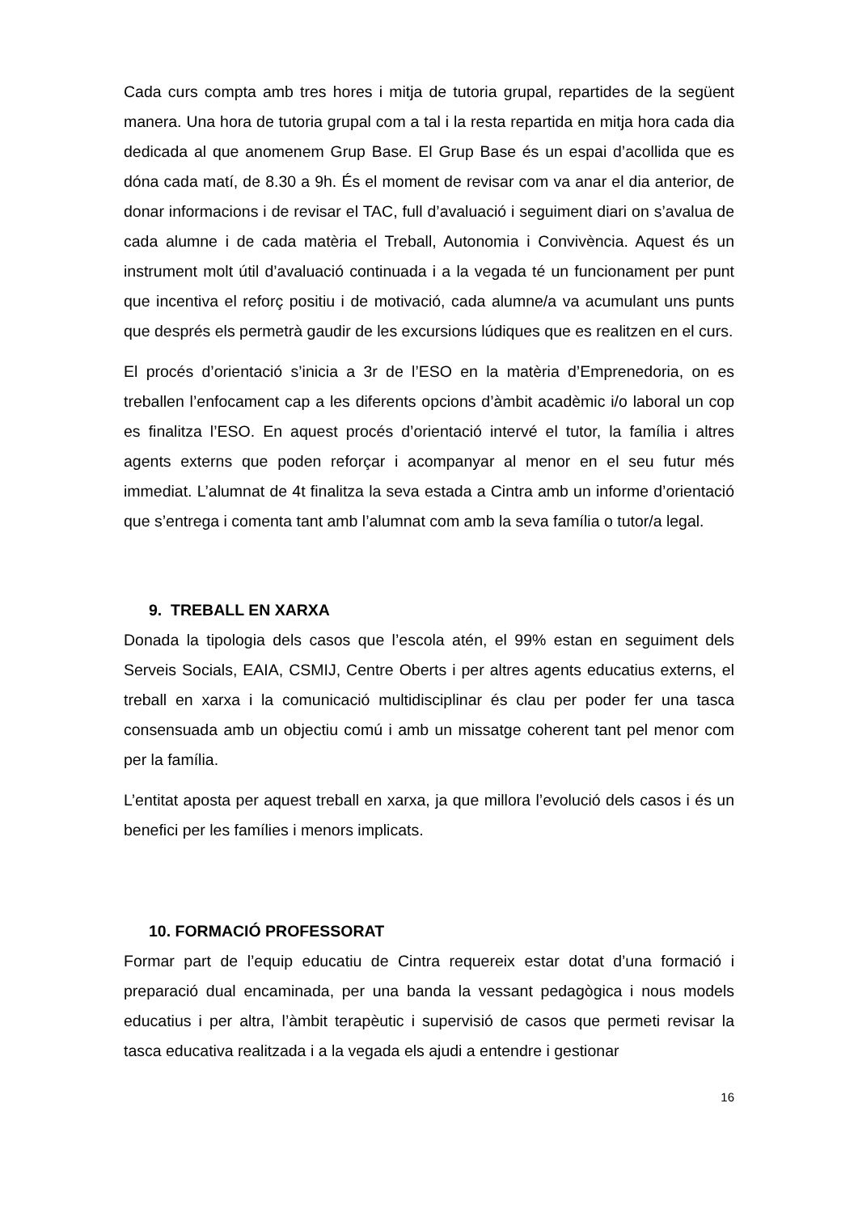Cada curs compta amb tres hores i mitja de tutoria grupal, repartides de la següent manera. Una hora de tutoria grupal com a tal i la resta repartida en mitja hora cada dia dedicada al que anomenem Grup Base. El Grup Base és un espai d’acollida que es dóna cada matí, de 8.30 a 9h. És el moment de revisar com va anar el dia anterior, de donar informacions i de revisar el TAC, full d’avaluació i seguiment diari on s’avalua de cada alumne i de cada matèria el Treball, Autonomia i Convivència. Aquest és un instrument molt útil d’avaluació continuada i a la vegada té un funcionament per punt que incentiva el reforç positiu i de motivació, cada alumne/a va acumulant uns punts que després els permetrà gaudir de les excursions lúdiques que es realitzen en el curs.
El procés d’orientació s’inicia a 3r de l’ESO en la matèria d’Emprenedoria, on es treballen l’enfocament cap a les diferents opcions d’àmbit acadèmic i/o laboral un cop es finalitza l’ESO. En aquest procés d’orientació intervé el tutor, la família i altres agents externs que poden reforçar i acompanyar al menor en el seu futur més immediat. L’alumnat de 4t finalitza la seva estada a Cintra amb un informe d’orientació que s’entrega i comenta tant amb l’alumnat com amb la seva família o tutor/a legal.
9. TREBALL EN XARXA
Donada la tipologia dels casos que l’escola atén, el 99% estan en seguiment dels Serveis Socials, EAIA, CSMIJ, Centre Oberts i per altres agents educatius externs, el treball en xarxa i la comunicació multidisciplinar és clau per poder fer una tasca consensuada amb un objectiu comú i amb un missatge coherent tant pel menor com per la família.
L’entitat aposta per aquest treball en xarxa, ja que millora l’evolució dels casos i és un benefici per les famílies i menors implicats.
10. FORMACIÓ PROFESSORAT
Formar part de l’equip educatiu de Cintra requereix estar dotat d’una formació i preparació dual encaminada, per una banda la vessant pedagògica i nous models educatius i per altra, l’àmbit terapèutic i supervisió de casos que permeti revisar la tasca educativa realitzada i a la vegada els ajudi a entendre i gestionar
16